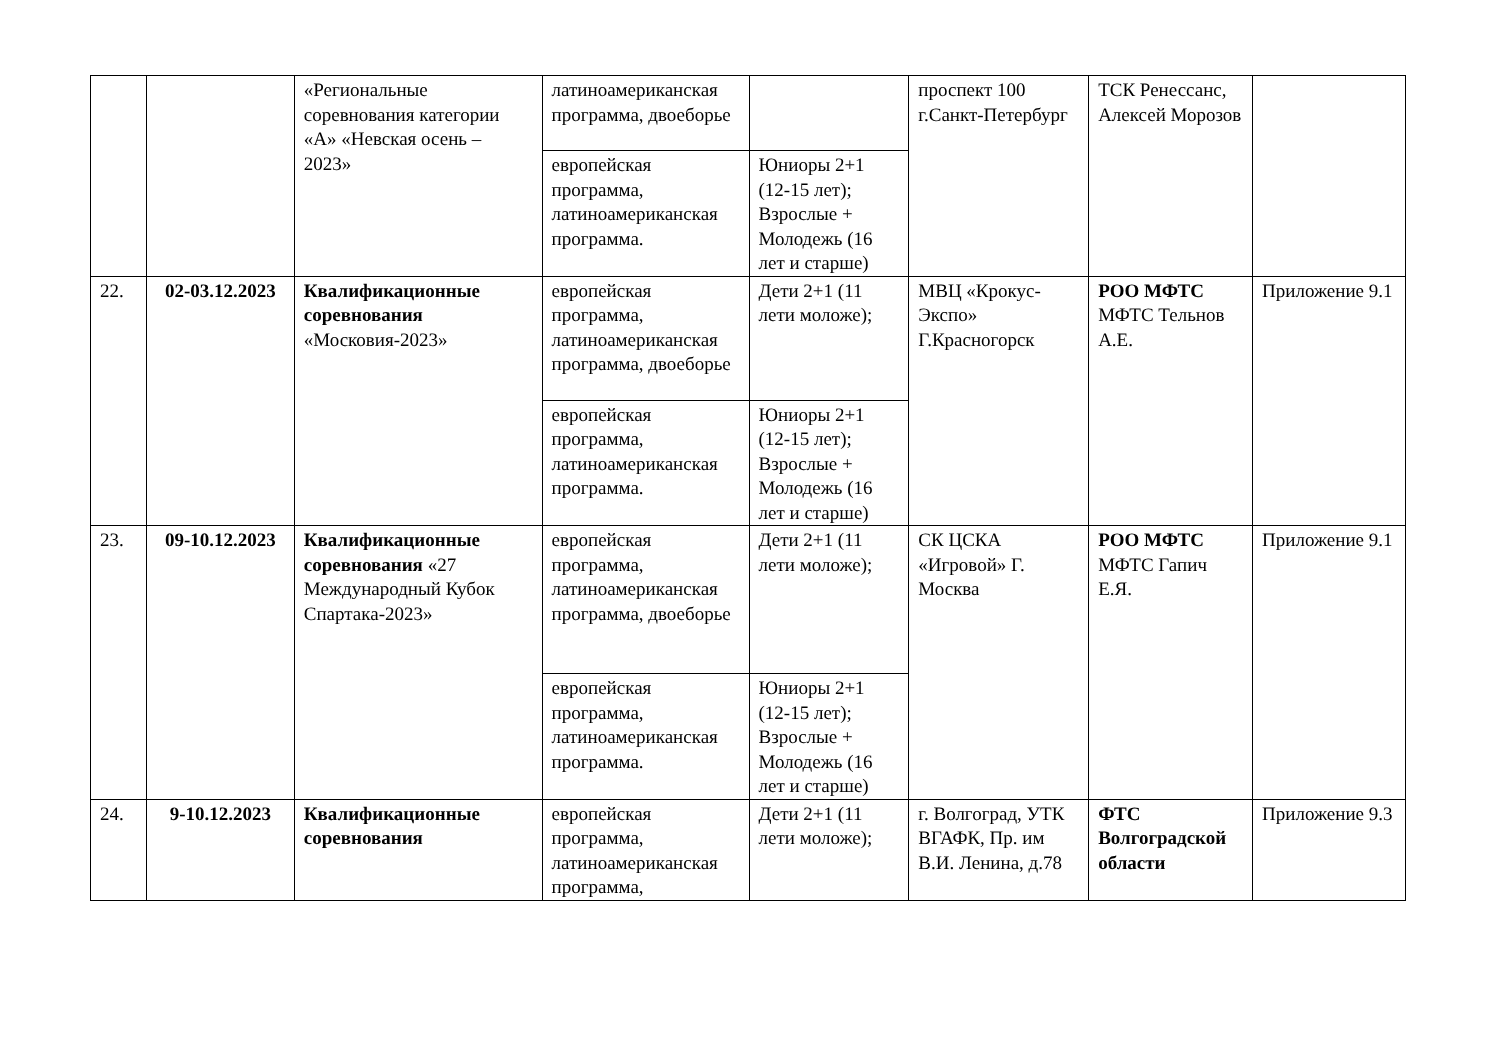| | | «Региональные соревнования категории «А» «Невская осень – 2023» | латиноамериканская программа, двоеборье | | проспект 100 г.Санкт-Петербург | ТСК Ренессанс, Алексей Морозов | |
| | | | европейская программа, латиноамериканская программа. | Юниоры 2+1 (12-15 лет); Взрослые + Молодежь (16 лет и старше) | | | |
| 22. | 02-03.12.2023 | Квалификационные соревнования «Московия-2023» | европейская программа, латиноамериканская программа, двоеборье | Дети 2+1 (11 лети моложе); | МВЦ «Крокус-Экспо» Г.Красногорск | РОО МФТС МФТС Тельнов А.Е. | Приложение 9.1 |
| | | | европейская программа, латиноамериканская программа. | Юниоры 2+1 (12-15 лет); Взрослые + Молодежь (16 лет и старше) | | | |
| 23. | 09-10.12.2023 | Квалификационные соревнования «27 Международный Кубок Спартака-2023» | европейская программа, латиноамериканская программа, двоеборье | Дети 2+1 (11 лети моложе); | СК ЦСКА «Игровой» Г. Москва | РОО МФТС МФТС Гапич Е.Я. | Приложение 9.1 |
| | | | европейская программа, латиноамериканская программа. | Юниоры 2+1 (12-15 лет); Взрослые + Молодежь (16 лет и старше) | | | |
| 24. | 9-10.12.2023 | Квалификационные соревнования | европейская программа, латиноамериканская программа, | Дети 2+1 (11 лети моложе); | г. Волгоград, УТК ВГАФК, Пр. им В.И. Ленина, д.78 | ФТС Волгоградской области | Приложение 9.3 |